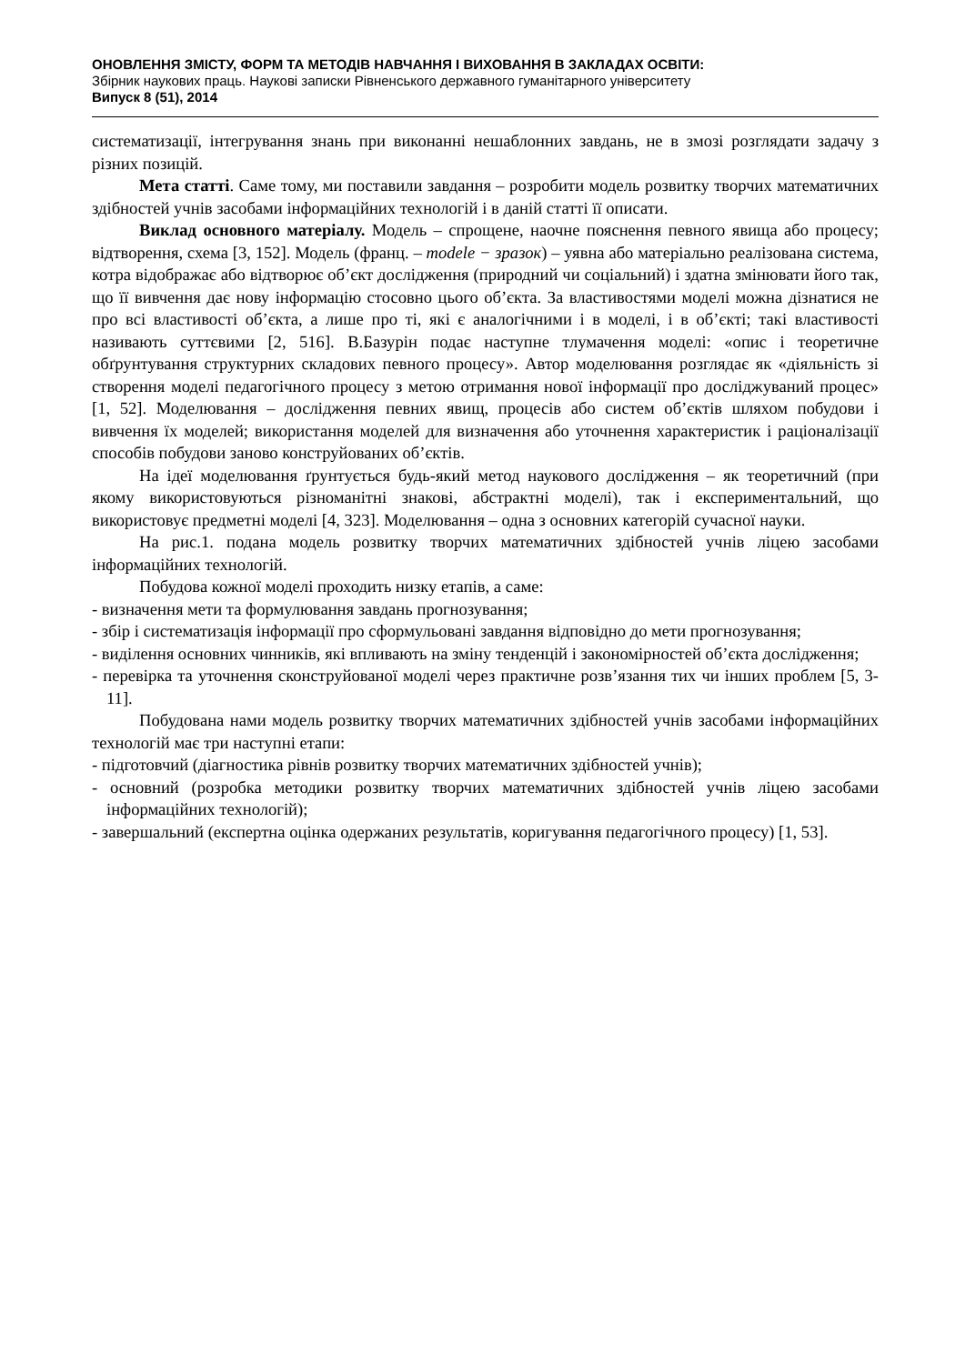ОНОВЛЕННЯ ЗМІСТУ, ФОРМ ТА МЕТОДІВ НАВЧАННЯ І ВИХОВАННЯ В ЗАКЛАДАХ ОСВІТИ:
Збірник наукових праць. Наукові записки Рівненського державного гуманітарного університету
Випуск 8 (51), 2014
систематизації, інтегрування знань при виконанні нешаблонних завдань, не в змозі розглядати задачу з різних позицій.
Мета статті. Саме тому, ми поставили завдання – розробити модель розвитку творчих математичних здібностей учнів засобами інформаційних технологій і в даній статті її описати.
Виклад основного матеріалу. Модель – спрощене, наочне пояснення певного явища або процесу; відтворення, схема [3, 152]. Модель (франц. – modele − зразок) – уявна або матеріально реалізована система, котра відображає або відтворює об’єкт дослідження (природний чи соціальний) і здатна змінювати його так, що її вивчення дає нову інформацію стосовно цього об’єкта. За властивостями моделі можна дізнатися не про всі властивості об’єкта, а лише про ті, які є аналогічними і в моделі, і в об’єкті; такі властивості називають суттєвими [2, 516]. В.Базурін подає наступне тлумачення моделі: «опис і теоретичне обґрунтування структурних складових певного процесу». Автор моделювання розглядає як «діяльність зі створення моделі педагогічного процесу з метою отримання нової інформації про досліджуваний процес» [1, 52]. Моделювання – дослідження певних явищ, процесів або систем об’єктів шляхом побудови і вивчення їх моделей; використання моделей для визначення або уточнення характеристик і раціоналізації способів побудови заново конструйованих об’єктів.
На ідеї моделювання ґрунтується будь-який метод наукового дослідження – як теоретичний (при якому використовуються різноманітні знакові, абстрактні моделі), так і експериментальний, що використовує предметні моделі [4, 323]. Моделювання – одна з основних категорій сучасної науки.
На рис.1. подана модель розвитку творчих математичних здібностей учнів ліцею засобами інформаційних технологій.
Побудова кожної моделі проходить низку етапів, а саме:
- визначення мети та формулювання завдань прогнозування;
- збір і систематизація інформації про сформульовані завдання відповідно до мети прогнозування;
- виділення основних чинників, які впливають на зміну тенденцій і закономірностей об’єкта дослідження;
- перевірка та уточнення сконструйованої моделі через практичне розв’язання тих чи інших проблем [5, 3-11].
Побудована нами модель розвитку творчих математичних здібностей учнів засобами інформаційних технологій має три наступні етапи:
- підготовчий (діагностика рівнів розвитку творчих математичних здібностей учнів);
- основний (розробка методики розвитку творчих математичних здібностей учнів ліцею засобами інформаційних технологій);
- завершальний (експертна оцінка одержаних результатів, коригування педагогічного процесу) [1, 53].